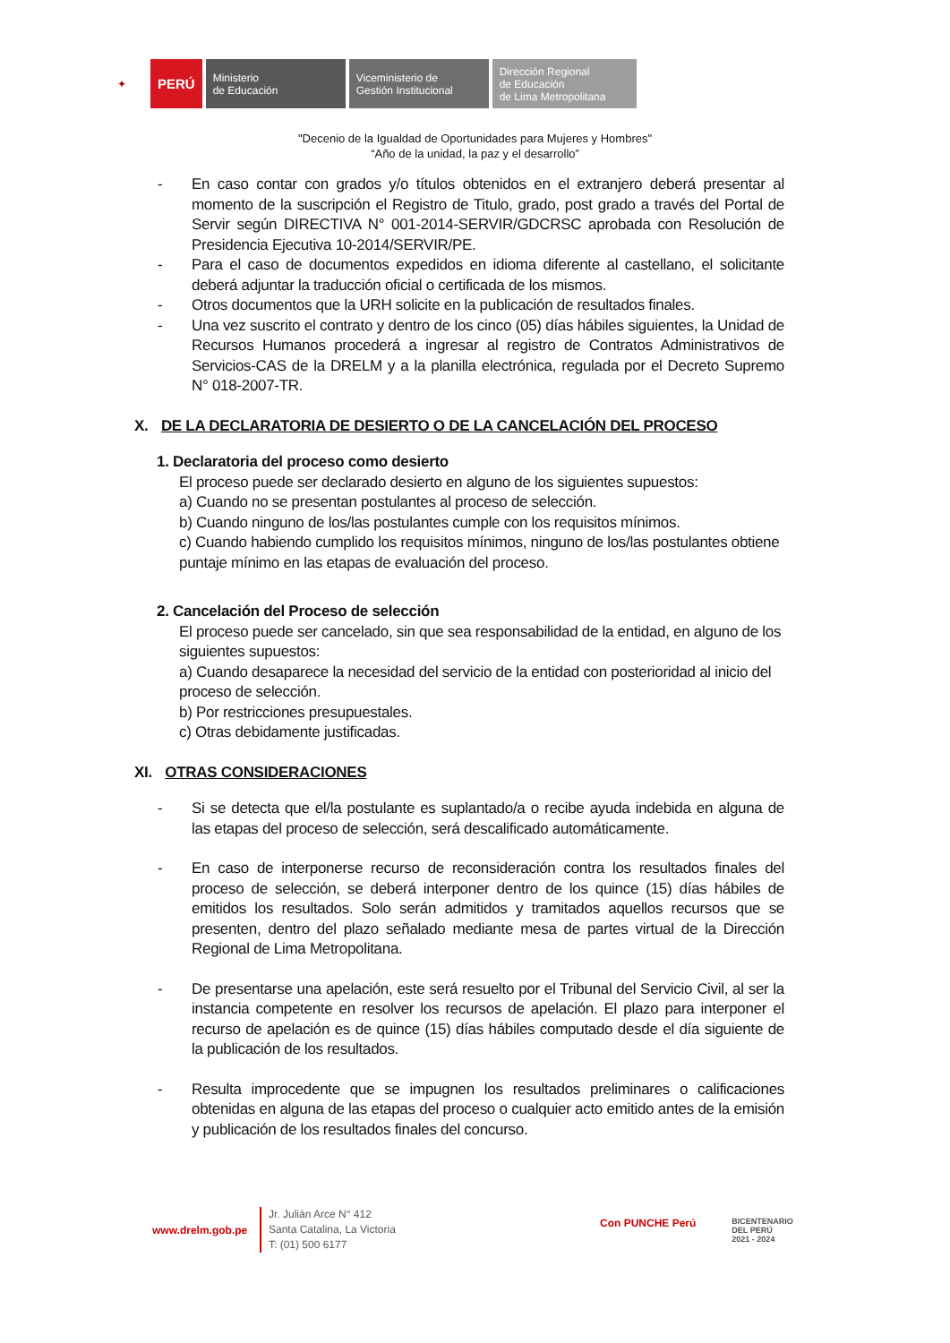✦
PERÚ
Ministerio
de Educación
Viceministerio de
Gestión Institucional
Dirección Regional
de Educación
de Lima Metropolitana
"Decenio de la Igualdad de Oportunidades para Mujeres y Hombres"
“Año de la unidad, la paz y el desarrollo”
- En caso contar con grados y/o títulos obtenidos en el extranjero deberá presentar al momento de la suscripción el Registro de Titulo, grado, post grado a través del Portal de Servir según DIRECTIVA N° 001-2014-SERVIR/GDCRSC aprobada con Resolución de Presidencia Ejecutiva 10-2014/SERVIR/PE.
- Para el caso de documentos expedidos en idioma diferente al castellano, el solicitante deberá adjuntar la traducción oficial o certificada de los mismos.
- Otros documentos que la URH solicite en la publicación de resultados finales.
- Una vez suscrito el contrato y dentro de los cinco (05) días hábiles siguientes, la Unidad de Recursos Humanos procederá a ingresar al registro de Contratos Administrativos de Servicios-CAS de la DRELM y a la planilla electrónica, regulada por el Decreto Supremo N° 018-2007-TR.
X. DE LA DECLARATORIA DE DESIERTO O DE LA CANCELACIÓN DEL PROCESO
1. Declaratoria del proceso como desierto
El proceso puede ser declarado desierto en alguno de los siguientes supuestos:
a) Cuando no se presentan postulantes al proceso de selección.
b) Cuando ninguno de los/las postulantes cumple con los requisitos mínimos.
c) Cuando habiendo cumplido los requisitos mínimos, ninguno de los/las postulantes obtiene puntaje mínimo en las etapas de evaluación del proceso.
2. Cancelación del Proceso de selección
El proceso puede ser cancelado, sin que sea responsabilidad de la entidad, en alguno de los siguientes supuestos:
a) Cuando desaparece la necesidad del servicio de la entidad con posterioridad al inicio del proceso de selección.
b) Por restricciones presupuestales.
c) Otras debidamente justificadas.
XI. OTRAS CONSIDERACIONES
- Si se detecta que el/la postulante es suplantado/a o recibe ayuda indebida en alguna de las etapas del proceso de selección, será descalificado automáticamente.
- En caso de interponerse recurso de reconsideración contra los resultados finales del proceso de selección, se deberá interponer dentro de los quince (15) días hábiles de emitidos los resultados. Solo serán admitidos y tramitados aquellos recursos que se presenten, dentro del plazo señalado mediante mesa de partes virtual de la Dirección Regional de Lima Metropolitana.
- De presentarse una apelación, este será resuelto por el Tribunal del Servicio Civil, al ser la instancia competente en resolver los recursos de apelación. El plazo para interponer el recurso de apelación es de quince (15) días hábiles computado desde el día siguiente de la publicación de los resultados.
- Resulta improcedente que se impugnen los resultados preliminares o calificaciones obtenidas en alguna de las etapas del proceso o cualquier acto emitido antes de la emisión y publicación de los resultados finales del concurso.
www.drelm.gob.pe
Jr. Julián Arce N° 412
Santa Catalina, La Victoria
T: (01) 500 6177
Con PUNCHE Perú BICENTENARIO
DEL PERÚ
2021 - 2024